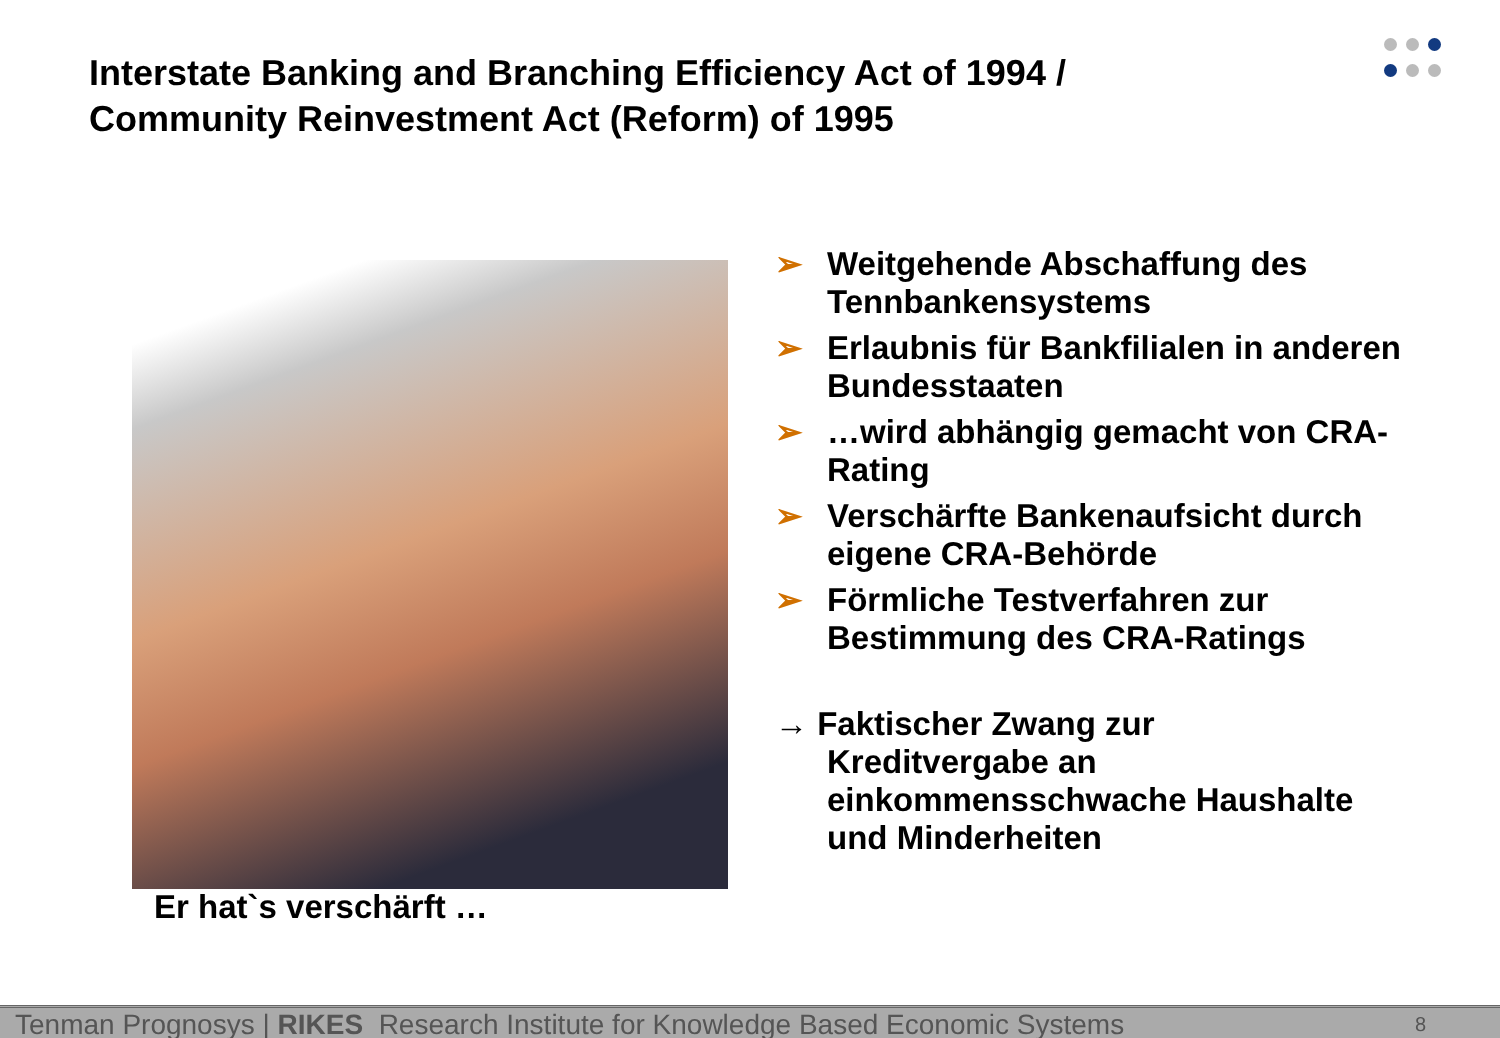Interstate Banking and Branching Efficiency Act of 1994 /
Community Reinvestment Act (Reform) of 1995
Er hat`s verschärft …
➢ Weitgehende Abschaffung des Tennbankensystems
➢ Erlaubnis für Bankfilialen in anderen Bundesstaaten
➢ …wird abhängig gemacht von CRA-Rating
➢ Verschärfte Bankenaufsicht durch eigene CRA-Behörde
➢ Förmliche Testverfahren zur Bestimmung des CRA-Ratings
→ Faktischer Zwang zur
Kreditvergabe an
einkommensschwache Haushalte
und Minderheiten
Tenman Prognosys | RIKES Research Institute for Knowledge Based Economic Systems 8